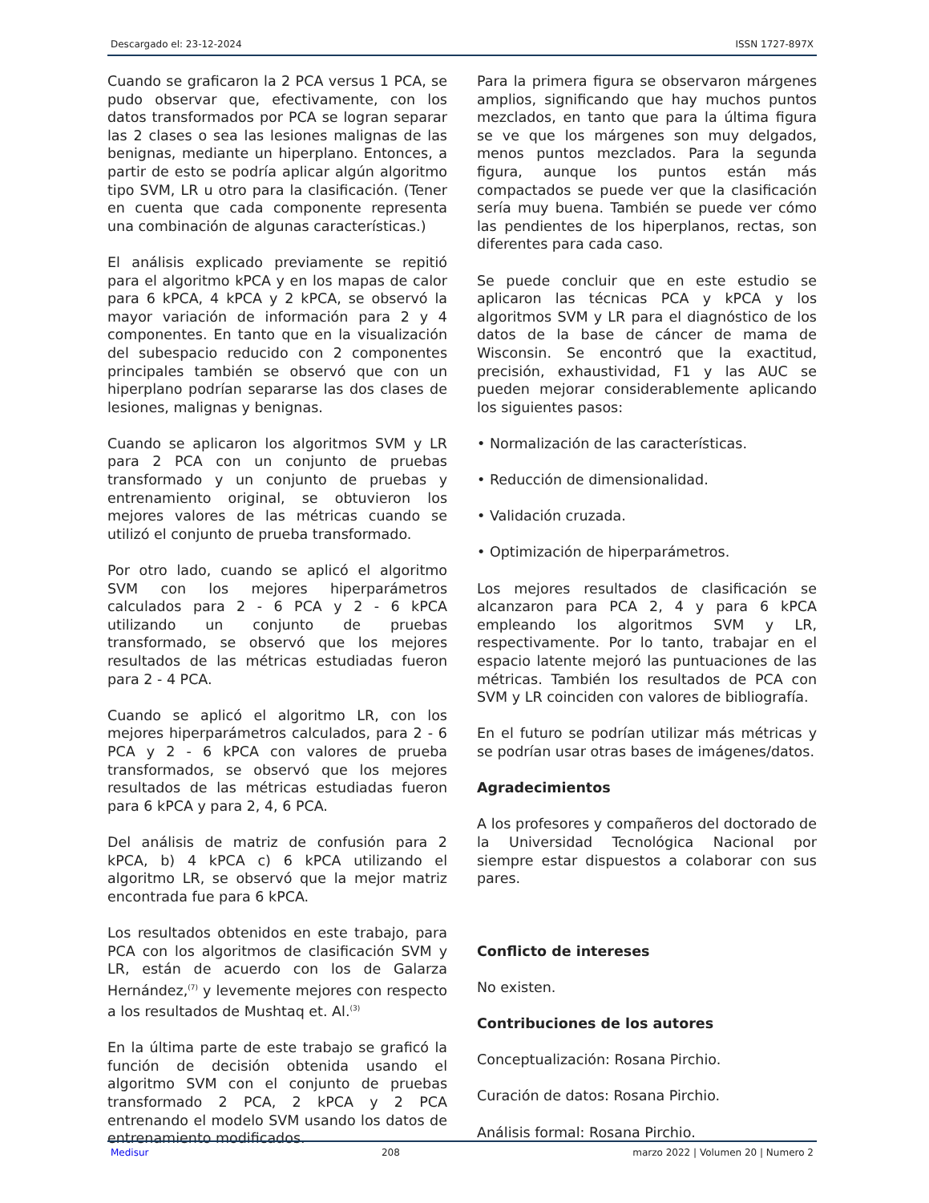Descargado el: 23-12-2024 ISSN 1727-897X
Cuando se graficaron la 2 PCA versus 1 PCA, se pudo observar que, efectivamente, con los datos transformados por PCA se logran separar las 2 clases o sea las lesiones malignas de las benignas, mediante un hiperplano. Entonces, a partir de esto se podría aplicar algún algoritmo tipo SVM, LR u otro para la clasificación. (Tener en cuenta que cada componente representa una combinación de algunas características.)
El análisis explicado previamente se repitió para el algoritmo kPCA y en los mapas de calor para 6 kPCA, 4 kPCA y 2 kPCA, se observó la mayor variación de información para 2 y 4 componentes. En tanto que en la visualización del subespacio reducido con 2 componentes principales también se observó que con un hiperplano podrían separarse las dos clases de lesiones, malignas y benignas.
Cuando se aplicaron los algoritmos SVM y LR para 2 PCA con un conjunto de pruebas transformado y un conjunto de pruebas y entrenamiento original, se obtuvieron los mejores valores de las métricas cuando se utilizó el conjunto de prueba transformado.
Por otro lado, cuando se aplicó el algoritmo SVM con los mejores hiperparámetros calculados para 2 - 6 PCA y 2 - 6 kPCA utilizando un conjunto de pruebas transformado, se observó que los mejores resultados de las métricas estudiadas fueron para 2 - 4 PCA.
Cuando se aplicó el algoritmo LR, con los mejores hiperparámetros calculados, para 2 - 6 PCA y 2 - 6 kPCA con valores de prueba transformados, se observó que los mejores resultados de las métricas estudiadas fueron para 6 kPCA y para 2, 4, 6 PCA.
Del análisis de matriz de confusión para 2 kPCA, b) 4 kPCA c) 6 kPCA utilizando el algoritmo LR, se observó que la mejor matriz encontrada fue para 6 kPCA.
Los resultados obtenidos en este trabajo, para PCA con los algoritmos de clasificación SVM y LR, están de acuerdo con los de Galarza Hernández,<sup>(7)</sup> y levemente mejores con respecto a los resultados de Mushtaq et. Al.<sup>(3)</sup>
En la última parte de este trabajo se graficó la función de decisión obtenida usando el algoritmo SVM con el conjunto de pruebas transformado 2 PCA, 2 kPCA y 2 PCA entrenando el modelo SVM usando los datos de entrenamiento modificados.
Para la primera figura se observaron márgenes amplios, significando que hay muchos puntos mezclados, en tanto que para la última figura se ve que los márgenes son muy delgados, menos puntos mezclados. Para la segunda figura, aunque los puntos están más compactados se puede ver que la clasificación sería muy buena. También se puede ver cómo las pendientes de los hiperplanos, rectas, son diferentes para cada caso.
Se puede concluir que en este estudio se aplicaron las técnicas PCA y kPCA y los algoritmos SVM y LR para el diagnóstico de los datos de la base de cáncer de mama de Wisconsin. Se encontró que la exactitud, precisión, exhaustividad, F1 y las AUC se pueden mejorar considerablemente aplicando los siguientes pasos:
• Normalización de las características.
• Reducción de dimensionalidad.
• Validación cruzada.
• Optimización de hiperparámetros.
Los mejores resultados de clasificación se alcanzaron para PCA 2, 4 y para 6 kPCA empleando los algoritmos SVM y LR, respectivamente. Por lo tanto, trabajar en el espacio latente mejoró las puntuaciones de las métricas. También los resultados de PCA con SVM y LR coinciden con valores de bibliografía.
En el futuro se podrían utilizar más métricas y se podrían usar otras bases de imágenes/datos.
Agradecimientos
A los profesores y compañeros del doctorado de la Universidad Tecnológica Nacional por siempre estar dispuestos a colaborar con sus pares.
Conflicto de intereses
No existen.
Contribuciones de los autores
Conceptualización: Rosana Pirchio.
Curación de datos: Rosana Pirchio.
Análisis formal: Rosana Pirchio.
Medisur 208 marzo 2022 | Volumen 20 | Numero 2